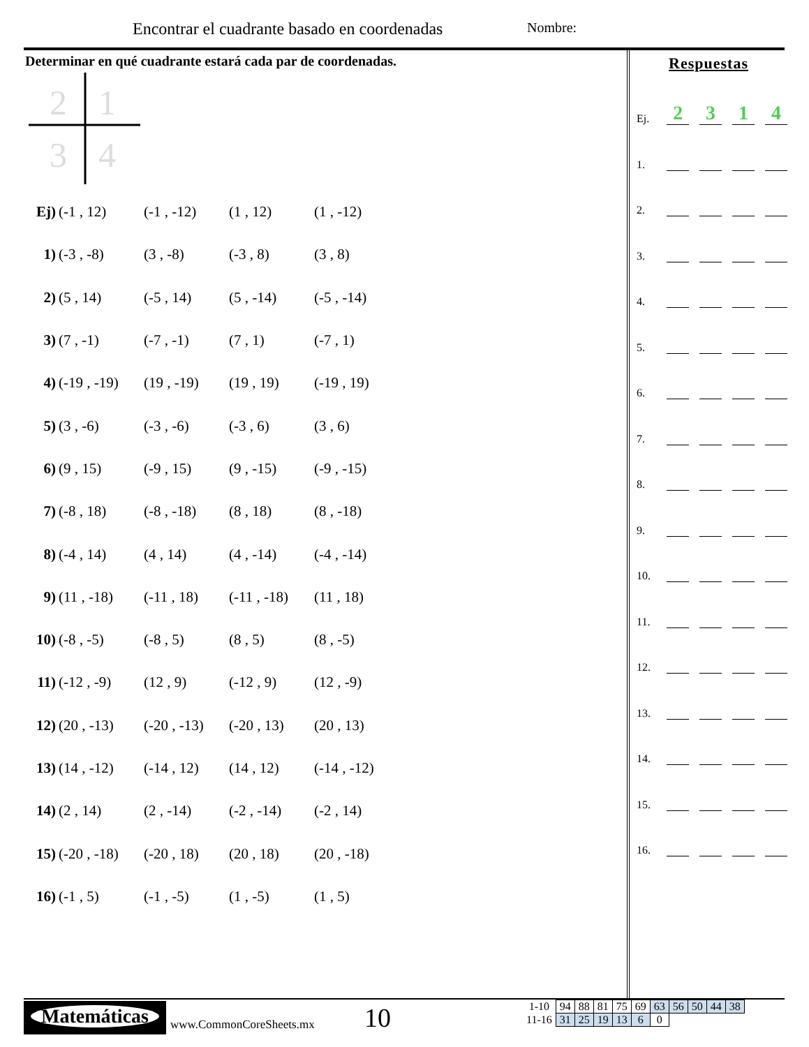Encontrar el cuadrante basado en coordenadas
Nombre:
Determinar en qué cuadrante estará cada par de coordenadas.
2
1
3
4
Ej) (-1 , 12) (-1 , -12) (1 , 12) (1 , -12)
1) (-3 , -8) (3 , -8) (-3 , 8) (3 , 8)
2) (5 , 14) (-5 , 14) (5 , -14) (-5 , -14)
3) (7 , -1) (-7 , -1) (7 , 1) (-7 , 1)
4) (-19 , -19) (19 , -19) (19 , 19) (-19 , 19)
5) (3 , -6) (-3 , -6) (-3 , 6) (3 , 6)
6) (9 , 15) (-9 , 15) (9 , -15) (-9 , -15)
7) (-8 , 18) (-8 , -18) (8 , 18) (8 , -18)
8) (-4 , 14) (4 , 14) (4 , -14) (-4 , -14)
9) (11 , -18) (-11 , 18) (-11 , -18) (11 , 18)
10) (-8 , -5) (-8 , 5) (8 , 5) (8 , -5)
11) (-12 , -9) (12 , 9) (-12 , 9) (12 , -9)
12) (20 , -13) (-20 , -13) (-20 , 13) (20 , 13)
13) (14 , -12) (-14 , 12) (14 , 12) (-14 , -12)
14) (2 , 14) (2 , -14) (-2 , -14) (-2 , 14)
15) (-20 , -18) (-20 , 18) (20 , 18) (20 , -18)
16) (-1 , 5) (-1 , -5) (1 , -5) (1 , 5)
Respuestas
Ej. 2314
1.
2.
3.
4.
5.
6.
7.
8.
9.
10.
11.
12.
13.
14.
15.
16.
Matemáticas
www.CommonCoreSheets.mx 10
| 1-10 | 94 | 88 | 81 | 75 | 69 | 63 | 56 | 50 | 44 | 38 |
| 11-16 | 31 | 25 | 19 | 13 | 6 | 0 | | | | |